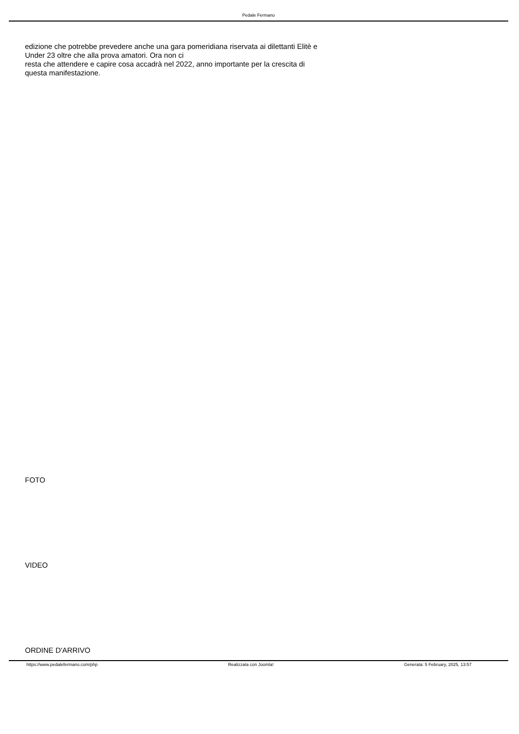Pedale Fermano
edizione che potrebbe prevedere anche una gara pomeridiana riservata ai dilettanti Elitè e Under 23 oltre che alla prova amatori. Ora non ci
resta che attendere e capire cosa accadrà nel 2022, anno importante per la crescita di questa manifestazione.
FOTO
VIDEO
ORDINE D'ARRIVO
https://www.pedalefermano.com/php Realizzata con Joomla! Generata: 5 February, 2025, 13:57